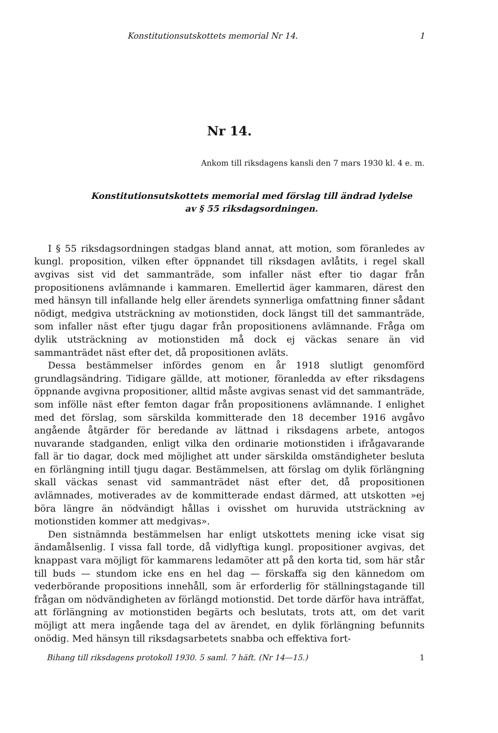Konstitutionsutskottets memorial Nr 14. 1
Nr 14.
Ankom till riksdagens kansli den 7 mars 1930 kl. 4 e. m.
Konstitutionsutskottets memorial med förslag till ändrad lydelse
av § 55 riksdagsordningen.
I § 55 riksdagsordningen stadgas bland annat, att motion, som föranledes av kungl. proposition, vilken efter öppnandet till riksdagen avlåtits, i regel skall avgivas sist vid det sammanträde, som infaller näst efter tio dagar från propositionens avlämnande i kammaren. Emellertid äger kammaren, därest den med hänsyn till infallande helg eller ärendets synnerliga omfattning finner sådant nödigt, medgiva utsträckning av motionstiden, dock längst till det sammanträde, som infaller näst efter tjugu dagar från propositionens avlämnande. Fråga om dylik utsträckning av motionstiden må dock ej väckas senare än vid sammanträdet näst efter det, då propositionen avläts.
Dessa bestämmelser infördes genom en år 1918 slutligt genomförd grundlagsändring. Tidigare gällde, att motioner, föranledda av efter riksdagens öppnande avgivna propositioner, alltid måste avgivas senast vid det sammanträde, som inföllе näst efter femton dagar från propositionens avlämnande. I enlighet med det förslag, som särskilda kommitterade den 18 december 1916 avgåvo angående åtgärder för beredande av lättnad i riksdagens arbete, antogos nuvarande stadganden, enligt vilka den ordinarie motionstiden i ifrågavarande fall är tio dagar, dock med möjlighet att under särskilda omständigheter besluta en förlängning intill tjugu dagar. Bestämmelsen, att förslag om dylik förlängning skall väckas senast vid sammanträdet näst efter det, då propositionen avlämnades, motiverades av de kommitterade endast därmed, att utskotten »ej böra längre än nödvändigt hållas i ovisshet om huruvida utsträckning av motionstiden kommer att medgivas».
Den sistnämnda bestämmelsen har enligt utskottets mening icke visat sig ändamålsenlig. I vissa fall torde, då vidlyftiga kungl. propositioner avgivas, det knappast vara möjligt för kammarens ledamöter att på den korta tid, som här står till buds — stundom icke ens en hel dag — förskaffa sig den kännedom om vederbörande propositions innehåll, som är erforderlig för ställningstagande till frågan om nödvändigheten av förlängd motionstid. Det torde därför hava inträffat, att förlängning av motionstiden begärts och beslutats, trots att, om det varit möjligt att mera ingående taga del av ärendet, en dylik förlängning befunnits onödig. Med hänsyn till riksdagsarbetets snabba och effektiva fort-
Bihang till riksdagens protokoll 1930. 5 saml. 7 häft. (Nr 14—15.) 1